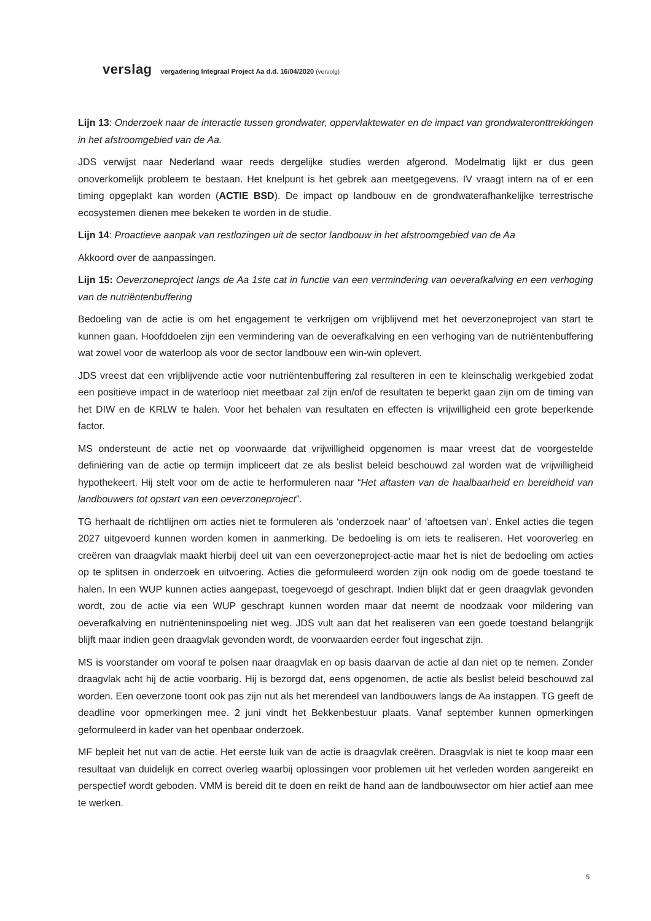verslag vergadering Integraal Project Aa d.d. 16/04/2020 (vervolg)
Lijn 13: Onderzoek naar de interactie tussen grondwater, oppervlaktewater en de impact van grondwateronttrekkingen in het afstroomgebied van de Aa.
JDS verwijst naar Nederland waar reeds dergelijke studies werden afgerond. Modelmatig lijkt er dus geen onoverkomelijk probleem te bestaan. Het knelpunt is het gebrek aan meetgegevens. IV vraagt intern na of er een timing opgeplakt kan worden (ACTIE BSD). De impact op landbouw en de grondwaterafhankelijke terrestrische ecosystemen dienen mee bekeken te worden in de studie.
Lijn 14: Proactieve aanpak van restlozingen uit de sector landbouw in het afstroomgebied van de Aa
Akkoord over de aanpassingen.
Lijn 15: Oeverzoneproject langs de Aa 1ste cat in functie van een vermindering van oeverafkalving en een verhoging van de nutriëntenbuffering
Bedoeling van de actie is om het engagement te verkrijgen om vrijblijvend met het oeverzoneproject van start te kunnen gaan. Hoofddoelen zijn een vermindering van de oeverafkalving en een verhoging van de nutriëntenbuffering wat zowel voor de waterloop als voor de sector landbouw een win-win oplevert.
JDS vreest dat een vrijblijvende actie voor nutriëntenbuffering zal resulteren in een te kleinschalig werkgebied zodat een positieve impact in de waterloop niet meetbaar zal zijn en/of de resultaten te beperkt gaan zijn om de timing van het DIW en de KRLW te halen. Voor het behalen van resultaten en effecten is vrijwilligheid een grote beperkende factor.
MS ondersteunt de actie net op voorwaarde dat vrijwilligheid opgenomen is maar vreest dat de voorgestelde definiëring van de actie op termijn impliceert dat ze als beslist beleid beschouwd zal worden wat de vrijwilligheid hypothekeert. Hij stelt voor om de actie te herformuleren naar “Het aftasten van de haalbaarheid en bereidheid van landbouwers tot opstart van een oeverzoneproject”.
TG herhaalt de richtlijnen om acties niet te formuleren als ‘onderzoek naar’ of ‘aftoetsen van’. Enkel acties die tegen 2027 uitgevoerd kunnen worden komen in aanmerking. De bedoeling is om iets te realiseren. Het vooroverleg en creëren van draagvlak maakt hierbij deel uit van een oeverzoneproject-actie maar het is niet de bedoeling om acties op te splitsen in onderzoek en uitvoering. Acties die geformuleerd worden zijn ook nodig om de goede toestand te halen. In een WUP kunnen acties aangepast, toegevoegd of geschrapt. Indien blijkt dat er geen draagvlak gevonden wordt, zou de actie via een WUP geschrapt kunnen worden maar dat neemt de noodzaak voor mildering van oeverafkalving en nutriënteninspoeling niet weg. JDS vult aan dat het realiseren van een goede toestand belangrijk blijft maar indien geen draagvlak gevonden wordt, de voorwaarden eerder fout ingeschat zijn.
MS is voorstander om vooraf te polsen naar draagvlak en op basis daarvan de actie al dan niet op te nemen. Zonder draagvlak acht hij de actie voorbarig. Hij is bezorgd dat, eens opgenomen, de actie als beslist beleid beschouwd zal worden. Een oeverzone toont ook pas zijn nut als het merendeel van landbouwers langs de Aa instappen. TG geeft de deadline voor opmerkingen mee. 2 juni vindt het Bekkenbestuur plaats. Vanaf september kunnen opmerkingen geformuleerd in kader van het openbaar onderzoek.
MF bepleit het nut van de actie. Het eerste luik van de actie is draagvlak creëren. Draagvlak is niet te koop maar een resultaat van duidelijk en correct overleg waarbij oplossingen voor problemen uit het verleden worden aangereikt en perspectief wordt geboden. VMM is bereid dit te doen en reikt de hand aan de landbouwsector om hier actief aan mee te werken.
5